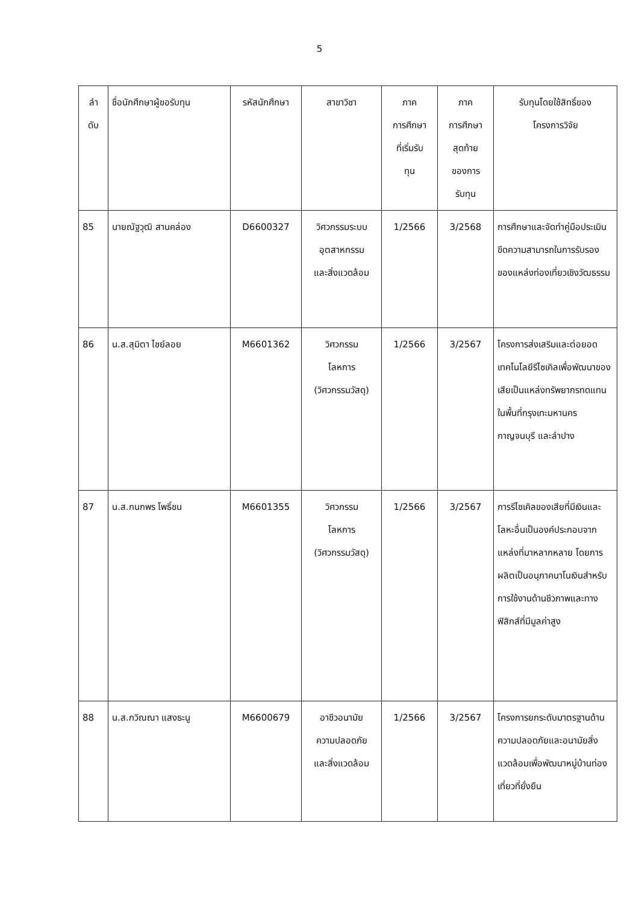5
| ลำ ดับ | ชื่อนักศึกษาผู้ขอรับทุน | รหัสนักศึกษา | สาขาวิชา | ภาค การศึกษา ที่เริ่มรับ ทุน | ภาค การศึกษา สุดท้าย ของการ รับทุน | รับทุนโดยใช้สิทธิ์ของ โครงการวิจัย |
| --- | --- | --- | --- | --- | --- | --- |
| 85 | นายณัฐวุฒิ สานคล่อง | D6600327 | วิศวกรรมระบบ อุตสาหกรรม และสิ่งแวดล้อม | 1/2566 | 3/2568 | การศึกษาและจัดทำคู่มือประเมินขีดความสามารถในการรับรองของแหล่งท่องเที่ยวเชิงวัฒธรรม |
| 86 | น.ส.สุมิตา ไชย์ลอย | M6601362 | วิศวกรรม โลหการ (วิศวกรรมวัสดุ) | 1/2566 | 3/2567 | โครงการส่งเสริมและต่อยอดเทคโนโลยีรีไซเคิลเพื่อพัฒนาของเสียเป็นแหล่งทรัพยากรทดแทนในพื้นที่กรุงเทะมหานคร กาญจนบุรี และลำปาง |
| 87 | น.ส.กนกพร โพธิ์ชน | M6601355 | วิศวกรรม โลหการ (วิศวกรรมวัสดุ) | 1/2566 | 3/2567 | การรีไซเคิลของเสียที่มีเงินและโลหะอื่นเป็นองค์ประกอบจากแหล่งที่มาหลากหลาย โดยการผลิตเป็นอนุภาคนาโนเงินสำหรับการใช้งานด้านชีวภาพและทางฟิสิกส์ที่มีมูลค่าสูง |
| 88 | น.ส.กวิณณา แสงธะนู | M6600679 | อาชีวอนามัย ความปลอดภัย และสิ่งแวดล้อม | 1/2566 | 3/2567 | โครงการยกระดับมาตรฐานด้านความปลอดภัยและอนามัยสิ่งแวดล้อมเพื่อพัฒนาหมู่บ้านท่องเที่ยวที่ยั่งยืน |